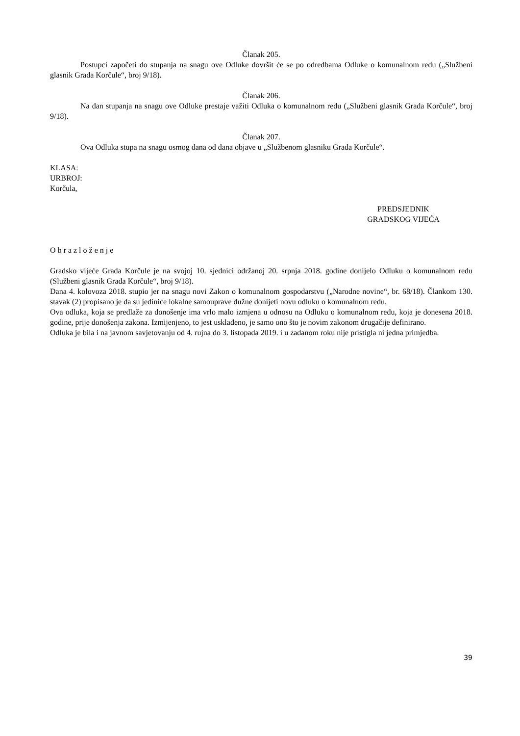Članak 205.
Postupci započeti do stupanja na snagu ove Odluke dovršit će se po odredbama Odluke o komunalnom redu („Službeni glasnik Grada Korčule“, broj 9/18).
Članak 206.
Na dan stupanja na snagu ove Odluke prestaje važiti Odluka o komunalnom redu („Službeni glasnik Grada Korčule“, broj 9/18).
Članak 207.
Ova Odluka stupa na snagu osmog dana od dana objave u „Službenom glasniku Grada Korčule“.
KLASA:
URBROJ:
Korčula,
PREDSJEDNIK
GRADSKOG VIJEĆA
O b r a z l o ž e n j e
Gradsko vijeće Grada Korčule je na svojoj 10. sjednici održanoj 20. srpnja 2018. godine donijelo Odluku o komunalnom redu (Službeni glasnik Grada Korčule“, broj 9/18).
Dana 4. kolovoza 2018. stupio jer na snagu novi Zakon o komunalnom gospodarstvu („Narodne novine“, br. 68/18). Člankom 130. stavak (2) propisano je da su jedinice lokalne samouprave dužne donijeti novu odluku o komunalnom redu.
Ova odluka, koja se predlaže za donošenje ima vrlo malo izmjena u odnosu na Odluku o komunalnom redu, koja je donesena 2018. godine, prije donošenja zakona. Izmijenjeno, to jest usklađeno, je samo ono što je novim zakonom drugačije definirano.
Odluka je bila i na javnom savjetovanju od 4. rujna do 3. listopada 2019. i u zadanom roku nije pristigla ni jedna primjedba.
39